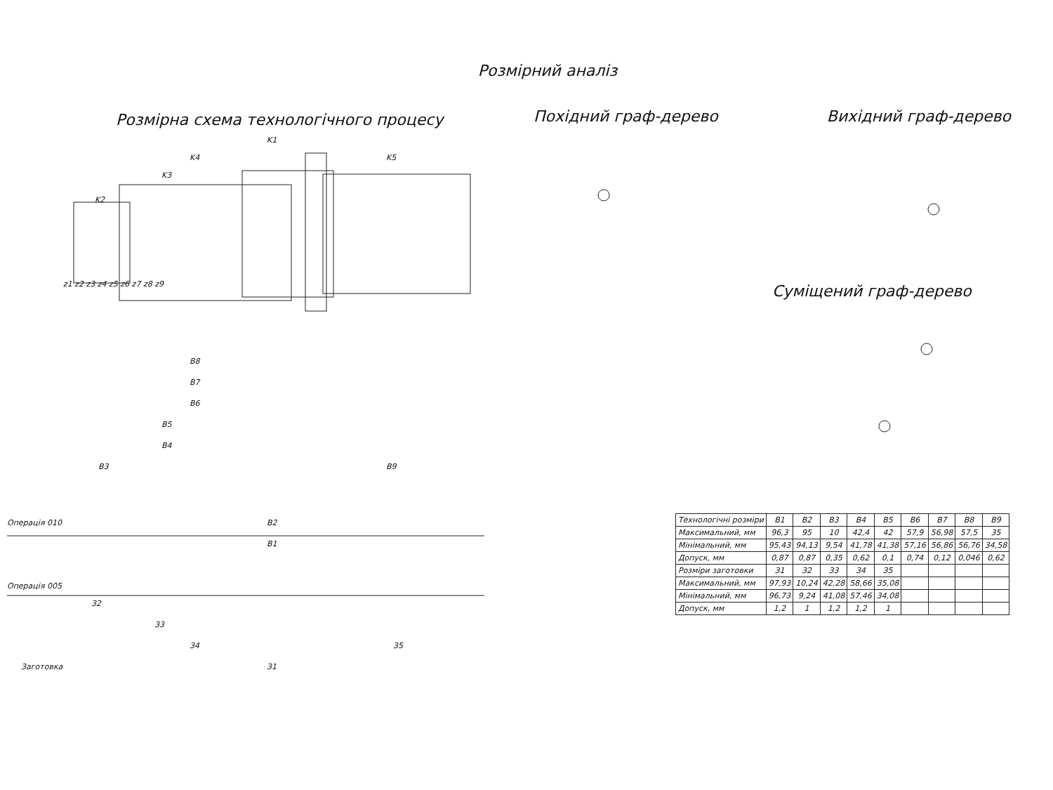Розмірний аналіз
Розмірна схема технологічного процесу
K1
K4
K5
K3
K2
B8
B7
B6
B5
B4
B3
B9
B2
B1
Операція 010
Операція 005
З2
З3
З4
З5
З1
Заготовка
z1 z2 z3 z4 z5 z6 z7 z8 z9
Похідний граф-дерево Вихідний граф-дерево
Суміщений граф-дерево
| Технологічні розміри | B1 | B2 | B3 | B4 | B5 | B6 | B7 | B8 | B9 |
| --- | --- | --- | --- | --- | --- | --- | --- | --- | --- |
| Максимальний, мм | 96,3 | 95 | 10 | 42,4 | 42 | 57,9 | 56,98 | 57,5 | 35 |
| Мінімальний, мм | 95,43 | 94,13 | 9,54 | 41,78 | 41,38 | 57,16 | 56,86 | 56,76 | 34,58 |
| Допуск, мм | 0,87 | 0,87 | 0,35 | 0,62 | 0,1 | 0,74 | 0,12 | 0,046 | 0,62 |
| Розміри заготовки | З1 | З2 | З3 | З4 | З5 | | | | |
| Максимальний, мм | 97,93 | 10,24 | 42,28 | 58,66 | 35,08 | | | | |
| Мінімальний, мм | 96,73 | 9,24 | 41,08 | 57,46 | 34,08 | | | | |
| Допуск, мм | 1,2 | 1 | 1,2 | 1,2 | 1 | | | | |